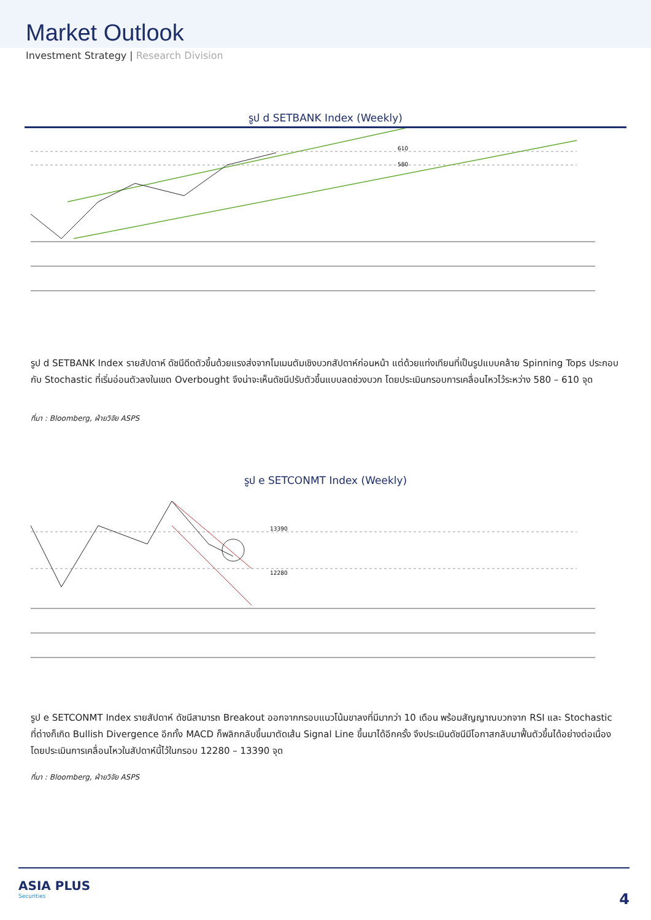Market Outlook
Investment Strategy | Research Division
รูป d SETBANK Index (Weekly)
610
580
รูป d SETBANK Index รายสัปดาห์ ดัชนีดีดตัวขึ้นด้วยแรงส่งจากโมเมนตัมเชิงบวกสัปดาห์ก่อนหน้า แต่ด้วยแท่งเทียนที่เป็นรูปแบบคล้าย Spinning Tops ประกอบกับ Stochastic ที่เริ่มอ่อนตัวลงในเขต Overbought จึงน่าจะเห็นดัชนีปรับตัวขึ้นแบบลดช่วงบวก โดยประเมินกรอบการเคลื่อนไหวไว้ระหว่าง 580 – 610 จุด
ที่มา : Bloomberg, ฝ่ายวิจัย ASPS
รูป e SETCONMT Index (Weekly)
13390
12280
รูป e SETCONMT Index รายสัปดาห์ ดัชนีสามารถ Breakout ออกจากกรอบแนวโน้มขาลงที่มีมากว่า 10 เดือน พร้อมสัญญาณบวกจาก RSI และ Stochastic ที่ต่างก็เกิด Bullish Divergence อีกทั้ง MACD ก็พลิกกลับขึ้นมาตัดเส้น Signal Line ขึ้นมาได้อีกครั้ง จึงประเมินดัชนีมีโอกาสกลับมาฟื้นตัวขึ้นได้อย่างต่อเนื่อง โดยประเมินการเคลื่อนไหวในสัปดาห์นี้ไว้ในกรอบ 12280 – 13390 จุด
ที่มา : Bloomberg, ฝ่ายวิจัย ASPS
ASIA PLUS
Securities
4